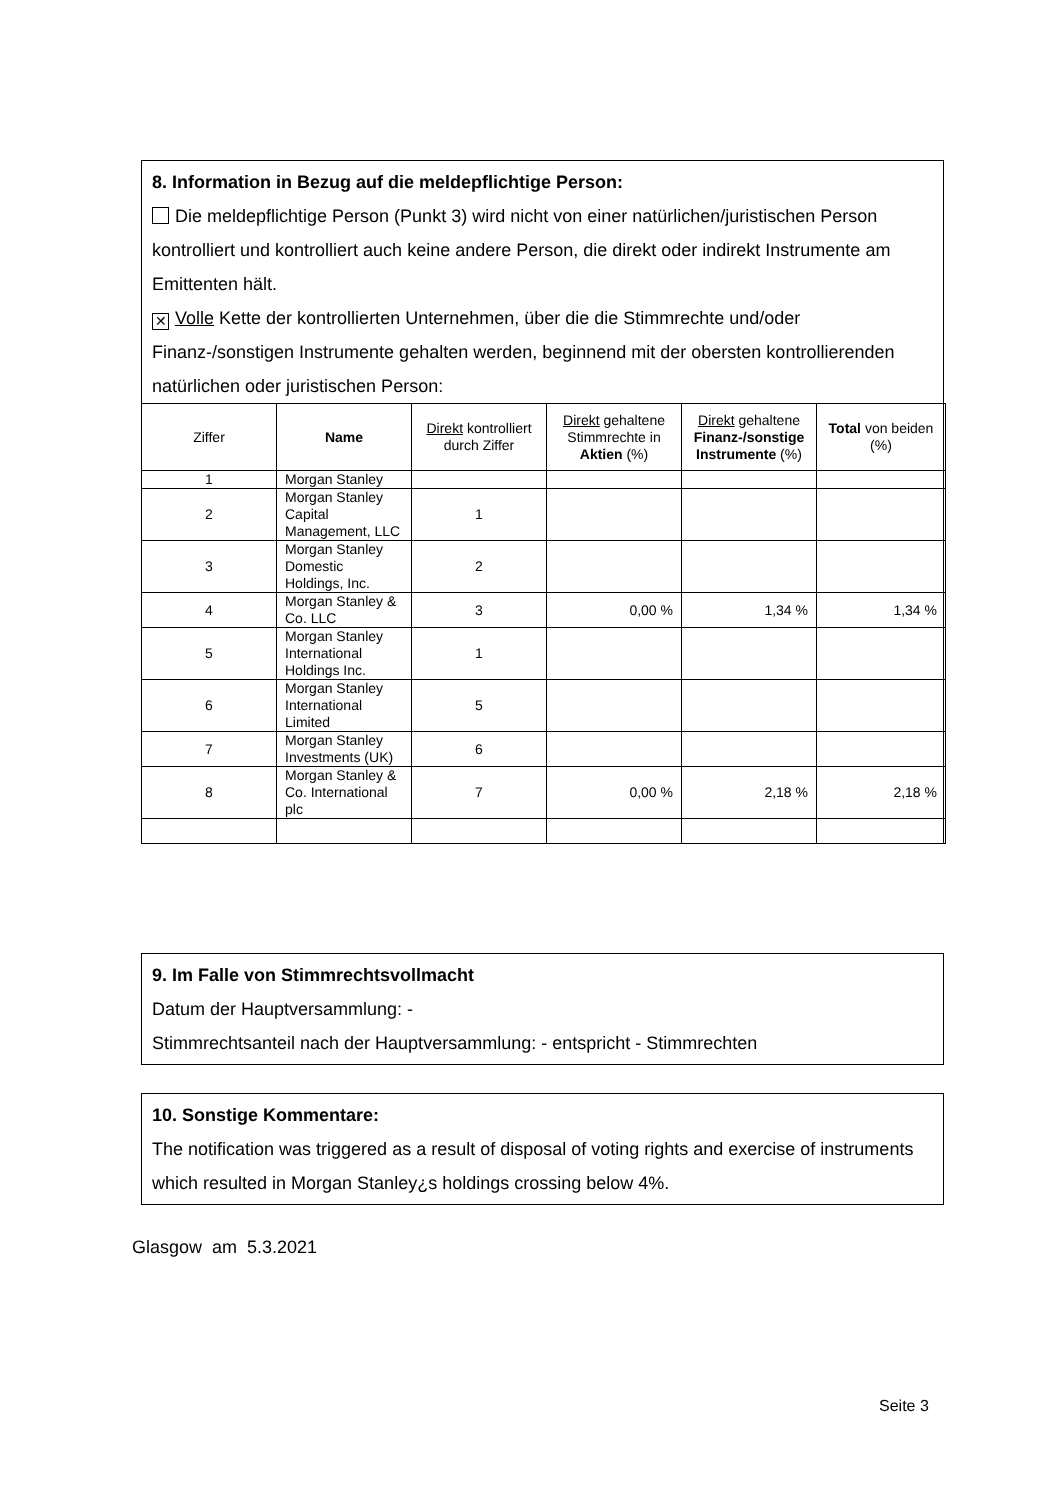8. Information in Bezug auf die meldepflichtige Person:
Die meldepflichtige Person (Punkt 3) wird nicht von einer natürlichen/juristischen Person kontrolliert und kontrolliert auch keine andere Person, die direkt oder indirekt Instrumente am Emittenten hält.
✕ Volle Kette der kontrollierten Unternehmen, über die die Stimmrechte und/oder Finanz-/sonstigen Instrumente gehalten werden, beginnend mit der obersten kontrollierenden natürlichen oder juristischen Person:
| Ziffer | Name | Direkt kontrolliert durch Ziffer | Direkt gehaltene Stimmrechte in Aktien (%) | Direkt gehaltene Finanz-/sonstige Instrumente (%) | Total von beiden (%) |
| --- | --- | --- | --- | --- | --- |
| 1 | Morgan Stanley | | | | |
| 2 | Morgan Stanley Capital Management, LLC | 1 | | | |
| 3 | Morgan Stanley Domestic Holdings, Inc. | 2 | | | |
| 4 | Morgan Stanley & Co. LLC | 3 | 0,00 % | 1,34 % | 1,34 % |
| 5 | Morgan Stanley International Holdings Inc. | 1 | | | |
| 6 | Morgan Stanley International Limited | 5 | | | |
| 7 | Morgan Stanley Investments (UK) | 6 | | | |
| 8 | Morgan Stanley & Co. International plc | 7 | 0,00 % | 2,18 % | 2,18 % |
9. Im Falle von Stimmrechtsvollmacht
Datum der Hauptversammlung: -
Stimmrechtsanteil nach der Hauptversammlung: - entspricht - Stimmrechten
10. Sonstige Kommentare:
The notification was triggered as a result of disposal of voting rights and exercise of instruments which resulted in Morgan Stanley¿s holdings crossing below 4%.
Glasgow am 5.3.2021
Seite 3